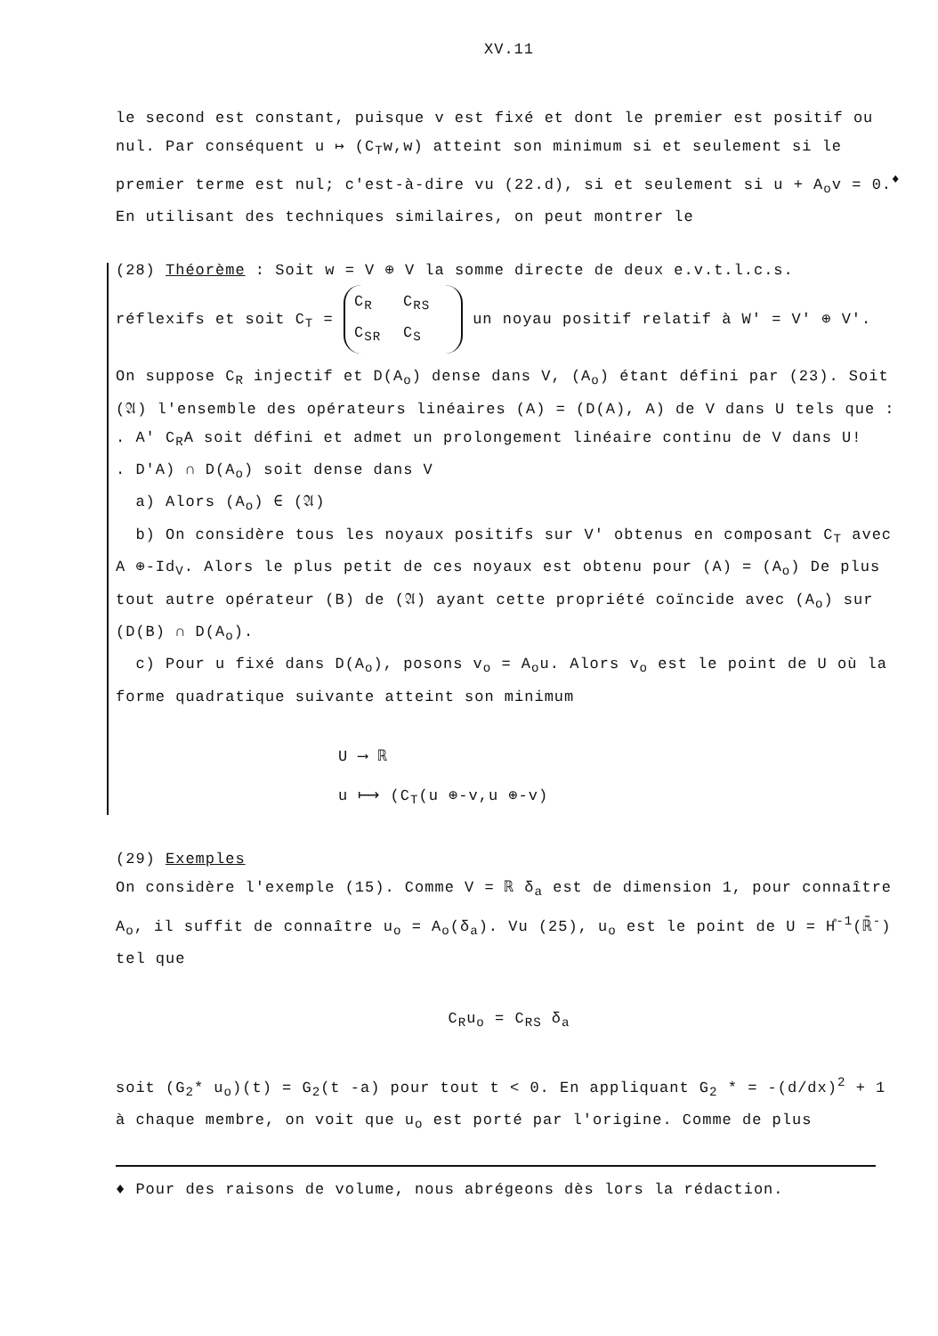XV.11
le second est constant, puisque v est fixé et dont le premier est positif ou nul. Par conséquent u ↦ (C<sub>T</sub>w,w) atteint son minimum si et seulement si le premier terme est nul; c'est-à-dire vu (22.d), si et seulement si u + A<sub>o</sub>v = 0.<sup>♦</sup> En utilisant des techniques similaires, on peut montrer le
(28) Théorème : Soit w = V ⊕ V la somme directe de deux e.v.t.l.c.s.
réflexifs et soit C<sub>T</sub> = C<sub>R</sub> C<sub>RS</sub>
C<sub>SR</sub> C<sub>S</sub> un noyau positif relatif à W' = V' ⊕ V'.
On suppose C<sub>R</sub> injectif et D(A<sub>o</sub>) dense dans V, (A<sub>o</sub>) étant défini par (23). Soit (𝔄) l'ensemble des opérateurs linéaires (A) = (D(A), A) de V dans U tels que :
. A' C<sub>R</sub>A soit défini et admet un prolongement linéaire continu de V dans U!
. D'A) ∩ D(A<sub>o</sub>) soit dense dans V
a) Alors (A<sub>o</sub>) ∈ (𝔄)
b) On considère tous les noyaux positifs sur V' obtenus en composant C<sub>T</sub> avec A ⊕-Id<sub>V</sub>. Alors le plus petit de ces noyaux est obtenu pour (A) = (A<sub>o</sub>) De plus tout autre opérateur (B) de (𝔄) ayant cette propriété coïncide avec (A<sub>o</sub>) sur (D(B) ∩ D(A<sub>o</sub>).
c) Pour u fixé dans D(A<sub>o</sub>), posons v<sub>o</sub> = A<sub>o</sub>u. Alors v<sub>o</sub> est le point de U où la forme quadratique suivante atteint son minimum
U ⟶ ℝ
u ⟼ (C<sub>T</sub>(u ⊕-v,u ⊕-v)
(29) Exemples
On considère l'exemple (15). Comme V = ℝ δ<sub>a</sub> est de dimension 1, pour connaître A<sub>o</sub>, il suffit de connaître u<sub>o</sub> = A<sub>o</sub>(δ<sub>a</sub>). Vu (25), u<sub>o</sub> est le point de U = H̊<sup>-1</sup>(ℝ̄<sup>-</sup>) tel que
C<sub>R</sub>u<sub>o</sub> = C<sub>RS</sub> δ<sub>a</sub>
soit (G<sub>2</sub>* u<sub>o</sub>)(t) = G<sub>2</sub>(t -a) pour tout t < 0. En appliquant G<sub>2</sub> * = -(d/dx)<sup>2</sup> + 1 à chaque membre, on voit que u<sub>o</sub> est porté par l'origine. Comme de plus
♦ Pour des raisons de volume, nous abrégeons dès lors la rédaction.